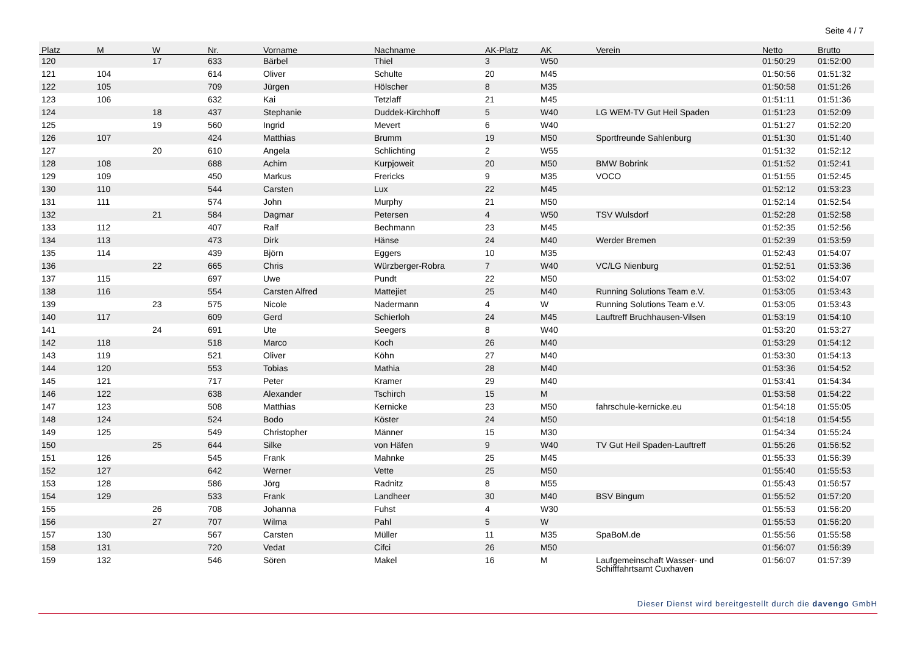Seite 4 / 7
| Platz | M | W | Nr. | Vorname | Nachname | AK-Platz | AK | Verein | Netto | Brutto |
| --- | --- | --- | --- | --- | --- | --- | --- | --- | --- | --- |
| 120 | | 17 | 633 | Bärbel | Thiel | 3 | W50 | | 01:50:29 | 01:52:00 |
| 121 | 104 | | 614 | Oliver | Schulte | 20 | M45 | | 01:50:56 | 01:51:32 |
| 122 | 105 | | 709 | Jürgen | Hölscher | 8 | M35 | | 01:50:58 | 01:51:26 |
| 123 | 106 | | 632 | Kai | Tetzlaff | 21 | M45 | | 01:51:11 | 01:51:36 |
| 124 | | 18 | 437 | Stephanie | Duddek-Kirchhoff | 5 | W40 | LG WEM-TV Gut Heil Spaden | 01:51:23 | 01:52:09 |
| 125 | | 19 | 560 | Ingrid | Mevert | 6 | W40 | | 01:51:27 | 01:52:20 |
| 126 | 107 | | 424 | Matthias | Brumm | 19 | M50 | Sportfreunde Sahlenburg | 01:51:30 | 01:51:40 |
| 127 | | 20 | 610 | Angela | Schlichting | 2 | W55 | | 01:51:32 | 01:52:12 |
| 128 | 108 | | 688 | Achim | Kurpjoweit | 20 | M50 | BMW Bobrink | 01:51:52 | 01:52:41 |
| 129 | 109 | | 450 | Markus | Frericks | 9 | M35 | VOCO | 01:51:55 | 01:52:45 |
| 130 | 110 | | 544 | Carsten | Lux | 22 | M45 | | 01:52:12 | 01:53:23 |
| 131 | 111 | | 574 | John | Murphy | 21 | M50 | | 01:52:14 | 01:52:54 |
| 132 | | 21 | 584 | Dagmar | Petersen | 4 | W50 | TSV Wulsdorf | 01:52:28 | 01:52:58 |
| 133 | 112 | | 407 | Ralf | Bechmann | 23 | M45 | | 01:52:35 | 01:52:56 |
| 134 | 113 | | 473 | Dirk | Hänse | 24 | M40 | Werder Bremen | 01:52:39 | 01:53:59 |
| 135 | 114 | | 439 | Björn | Eggers | 10 | M35 | | 01:52:43 | 01:54:07 |
| 136 | | 22 | 665 | Chris | Würzberger-Robra | 7 | W40 | VC/LG Nienburg | 01:52:51 | 01:53:36 |
| 137 | 115 | | 697 | Uwe | Pundt | 22 | M50 | | 01:53:02 | 01:54:07 |
| 138 | 116 | | 554 | Carsten Alfred | Mattejiet | 25 | M40 | Running Solutions Team e.V. | 01:53:05 | 01:53:43 |
| 139 | | 23 | 575 | Nicole | Nadermann | 4 | W | Running Solutions Team e.V. | 01:53:05 | 01:53:43 |
| 140 | 117 | | 609 | Gerd | Schierloh | 24 | M45 | Lauftreff Bruchhausen-Vilsen | 01:53:19 | 01:54:10 |
| 141 | | 24 | 691 | Ute | Seegers | 8 | W40 | | 01:53:20 | 01:53:27 |
| 142 | 118 | | 518 | Marco | Koch | 26 | M40 | | 01:53:29 | 01:54:12 |
| 143 | 119 | | 521 | Oliver | Köhn | 27 | M40 | | 01:53:30 | 01:54:13 |
| 144 | 120 | | 553 | Tobias | Mathia | 28 | M40 | | 01:53:36 | 01:54:52 |
| 145 | 121 | | 717 | Peter | Kramer | 29 | M40 | | 01:53:41 | 01:54:34 |
| 146 | 122 | | 638 | Alexander | Tschirch | 15 | M | | 01:53:58 | 01:54:22 |
| 147 | 123 | | 508 | Matthias | Kernicke | 23 | M50 | fahrschule-kernicke.eu | 01:54:18 | 01:55:05 |
| 148 | 124 | | 524 | Bodo | Köster | 24 | M50 | | 01:54:18 | 01:54:55 |
| 149 | 125 | | 549 | Christopher | Männer | 15 | M30 | | 01:54:34 | 01:55:24 |
| 150 | | 25 | 644 | Silke | von Häfen | 9 | W40 | TV Gut Heil Spaden-Lauftreff | 01:55:26 | 01:56:52 |
| 151 | 126 | | 545 | Frank | Mahnke | 25 | M45 | | 01:55:33 | 01:56:39 |
| 152 | 127 | | 642 | Werner | Vette | 25 | M50 | | 01:55:40 | 01:55:53 |
| 153 | 128 | | 586 | Jörg | Radnitz | 8 | M55 | | 01:55:43 | 01:56:57 |
| 154 | 129 | | 533 | Frank | Landheer | 30 | M40 | BSV Bingum | 01:55:52 | 01:57:20 |
| 155 | | 26 | 708 | Johanna | Fuhst | 4 | W30 | | 01:55:53 | 01:56:20 |
| 156 | | 27 | 707 | Wilma | Pahl | 5 | W | | 01:55:53 | 01:56:20 |
| 157 | 130 | | 567 | Carsten | Müller | 11 | M35 | SpaBoM.de | 01:55:56 | 01:55:58 |
| 158 | 131 | | 720 | Vedat | Cifci | 26 | M50 | | 01:56:07 | 01:56:39 |
| 159 | 132 | | 546 | Sören | Makel | 16 | M | Laufgemeinschaft Wasser- und Schifffahrtsamt Cuxhaven | 01:56:07 | 01:57:39 |
Dieser Dienst wird bereitgestellt durch die davengo GmbH